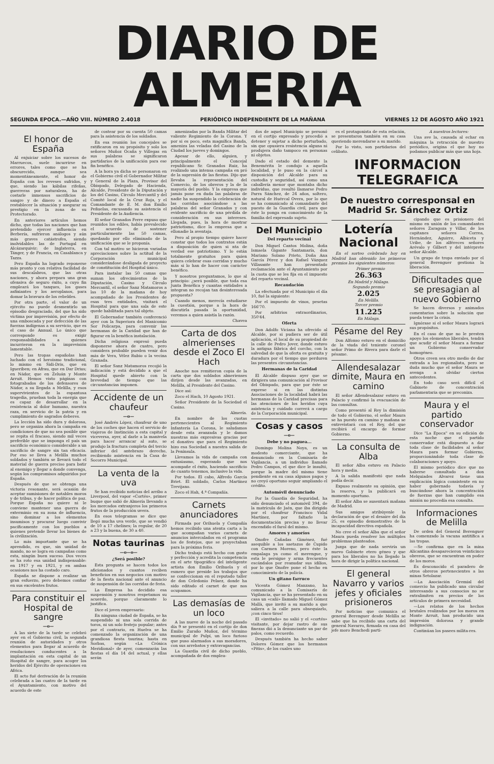DIARIO DE ALMERIA
SEGUNDA EPOCA.—AÑO VIII. NÚMERO 2.4018 PERIÓDICO INDEPENDIENTE DE LA MAÑANA VIERNES 12 DE AGOSTO AÑO 1921
El honor de España
Al enjuiciar sobre los sucesos de Marruecos, suele incurrirse en errores, tales como que se ha obscurecido, aunque sea momentáneamente, el honor de España con los reveses sufridos, y que, siendo las kábilas rifeñas, guerreras por naturaleza, ha de costarle inmensos sacrificios de sangre y de dinero a España el restablecer la situación y asegurar su prestigio en la zona de su Protectorado.
En anteriores artículos hemos dicho, que todas las naciones que han pretendido ejercer influencia en Berbería, sufrieron análogos y aún más graves catástrofes, siendo inolvidables las de Portugal en Alcázarquivir; de Inglaterra, en Tánger, y de Francia, en Casablanca y Tazza.
Pero España ha logrado reponerse más pronto y con relativa facilidad de sus descalabros, que las otras naciones, y ahora prepara una gran ofensiva de seguro éxito, a cuyo fin empleará los tanques, los gases asfixiantes y los aeroplanos, para domar la bravura de los rebeldes.
Por otra parte, el valor de un ejército no puede desmentirlo un episodio desgraciado, del que ha sido víctima por imprevisión, por efecto de una emboscada y por defección de las fuerzas indígenas a su servicio, que es el caso de Annual. Lo único que corresponde es exigir responsabilidades a quienes incurrieron en la imprevisión lamentable.
Pero las tropas españolas han luchado con el heroismo tradicional, lo mismo en Sidi-Dris, que en Igueriben; en Afrau, que en Dar Drius; en Nádor, que en Zeluán y Monte Arruit. Hemos visto páginas con fotograbados de los defensores de Nádor, a su llegada a Melilla, y esos supervivientes de la espantosa tragedia, prueban toda la energía que es capaz de desarrollar en la resistencia al dolor humano, nuestra raza, en servicio de la patria y en cumplimiento de sagrados deberes.
La lección ha sido dura y dolorosa, pero se organiza ahora la campaña en condiciones de que no sea posible que se repita el fracaso, siendo mil veces preferible que se imponga el país un sacrificio económico considerable a un sacrificio de sangre sin tan eficacia. Por eso se lleva a Melilla muchos soldados y también se llevará todo el material de guerra preciso para batir al enemigo y llegar a donde convenga, según los compromisos adquiridos por España.
Después de que se obtenga una victoria resonante, será ocasión de aceptar sumisiones de notables moros y de tribus, y de hacer política de paz. Porque España no quiere ni le conviene mantener una guerra de exterminio en su zona de influencia, sino dominar a los elementos insumisos y procurar luego convivir pacíficamente con los pueblos a quienes pretende llevar los bienes de la civilización.
Lo más importante que se ha aprendido, es que, sin unidad de mando, no se logra en campañas como esta, ningún buen suceso. Dos veces se ha roto esa unidad indispensable: en 1917 y en 1921, y en ambas ocasiones nos ha costado caro.
España se dispone a realizar un gran esfuerzo, pero debemos confiar en sus excelentes frutos.
Para constituir el Hospital de sangre
—o—
A las siete de la tarde se celebró ayer en el Gobierno civil, la segunda reunión de autoridades y otros elementos para llegar al acuerdo de resoluciones conducentes a la implantación en esta capital de un Hospital de sangre, para acoger los heridos del Ejército de operaciones en Africa.
El acto fué derivación de la reunión celebrada a las cuatro de la tarde en el Ayuntamiento, con motivo del acuerdo de este
de costear por su cuenta 50 camas para la asistencia de los soldados.
En esa reunión los concejales se ratificaron en su propósito y solo los señores Muñoz Ocaña y Villegas en sus palabras se significaron partidarios de la unificación para ese fin benéfico.
A la hora ya dicha se personaron en el Gobierno civil el Gobernador Militar y General de la Plaza, Provisor del Obispado, Delegado de Hacienda, Alcalde, Presidente de la Diputación y los del Casino, Círculo Mercantil y del Comité local de la Cruz Roja, y el Comandante de E. M. don Emilio Peñuelas, excusando su asistencia el Presidente de la Audiencia.
El señor Granados Ferre expuso que reunidos los ediles, había prevalecido el acuerdo de sostener particularmente las 50 camas, quedando por ello eliminado de la unificación que se le proponía.
Con tal motivo se hicieron variadas apreciaciones sobre la actitud de la Corporación municipal considerándose desligada de proyecto de constitución del Hospital único.
Para instalar las 50 camas que suman los ofrecimientos de la Diputación, Casino y Círculo Mercantil, el señor Sanz Matamoros a las 10 de la mañana de hoy acompañado de los Presidentes de esas tres entidades, visitará el Hospital para que una sala de este quede habilitada para tal objeto.
El Gobernador también conferenció ayer con la Superiora del Manicomio Sor Policarpa, para convenir las hermanas de la Caridad que han de figurar en la benéfica instalación.
Dicha religiosa expresó pueda disponerse ahora de cuatro, pero considera probable pueden venir dos más de Vera, Vélez Rubio o la vecina Granada.
El señor Sanz Matamoros recojió la indicación y está decidido a que el Hospital quede abierto con la brevedad de tiempo que las circunstancias imponen.
Accidente de un chaufeur
—o—
José Andrés López, chaufeur de uno de los coches que hacen el servicio de viajeros de Instinción a esta capital y viceversa, ayer, al darle a la manivela para hacer arrancar al auto, se produjo la fractura completa del tercio inferior del antebrazo derecho, recibiendo asistencia en la Casa de Socorro Municipal.
La venta de la uva
Se han recibido noticias del arribo a Liverpool, del vapor «Cortés», primer buque que salió de Almería llevando a los mercados extranjeros los primeros frutos de la producción uvera.
En esos telegramas se dice que llegó mucha uva verde, que se vendió de 10 a 17 chelines; la regular, de 20 a 23 y la buena, de 30 a 40.
Notas taurinas
—o—o—
¿Será posible?
Esta pregunta se hacen todos los aficionados y cuantos reciben beneficios en sus negocios con motivo de la fiesta nacional ante el anuncio de suspensión de las corridas de feria.
La Empresa ha decidido esa suspensión y nosotros respetamos su acuerdo, porque claramente lo justifica.
Dice el joven empresario:
En ninguna ciudad de España, se ha suspendido ni una sola corrida de toros, ni un solo festejo popular; antes por el contrario, en Huelva se ha comenzado la organización de una grandiosa fiesta taurina; hasta en Sorbas, según «La Crónica Meridional» de ayer, comenzarán las fiestas el día 14 del actual, y ellas serán
amenizadas por la Banda Militar del valiente Regimiento de la Corona. Y por si es poco, esta magnífica Banda, ameniza las veladas del Casino de la Ciudad los jueves y domingos.
Apesar de ello, alguien, y principalmente el Concejal republicano Sr. Granados Ruiz, ha realizado una intensa campaña en pró de la supresión de las fiestas. Dijo que llevaba la representación del Comercio, de los obreros y la de la mayoría del pueblo. Y la empresa que jamás pone en duda las palabras de nadie ha suspendido la celebración de las corridas asociándose a las palabras del señor Granados y con evidente sacrificio de una pérdida de consideración en sus intereses. Llegada, pues, la hora de mostrar patriotismo, dice la empresa que a ellonadie la aventaja.
Pero al propio tiempo quiere hacer constar que todos los contratos están a disposición de quien si nta de verdad ese patriotismo. Y lo están totalmente gratuitos para quien quiera celebrar esas corridas y mucho más si lo han de hacer con carácter benéfico.
Y nosotros preguntamos, lo que al principio: ¿será posible, que toda esa Junta Benéfica y cuantas entidades a integran no recojan tan desinteresada propuesta?
Cuando menos, merecía estudiarse la cuestión, porque a la hora de discutirla pasada la oportunidad, veremos a quien asistía la razón.
Chavea
Carta de dos almerienses desde el Zoco El Hach
Anoche nos remitieron copia de la carta que dos soldados almerienses dirijen desde las avanzadas, en Melilla, al Presidente del Casino.
Dice así:
Zoco el Hach, 10 Agosto 1921.
Señor Presidente de la Sociedad el Casino.
Almería.
En nombre de los cuotas pertenecientes al Regimiento Infantería La Corona, le saludamos desde esta avanzada y le damos nuestras más expresivas gracias por el donativo que para el Regimiento hizo esa Sociedad a nuestra salida de la Península.
Llevamos la vida de campaña con entusiasmo, esperando que nos acompañe el éxito, haciendo sacrificio de cuanto tenemos, inclusive la vida.
Por todos. El cabo, Alfredo García Briet. El soldado, Carlos Martínez Trevijano.
Zoco el Hah, 4.ª Compañía.
Carnets anunciadores
Firmada por Orihuela y Compañía hemos recibido una atenta carta a la que acompañan varios carnets de anuncios intercalados en el programa los de festejos, que se proyectaban para la próxima feria.
Dicho trabajo está hecho con gusto y perfección y acredita la competencia en el arte tipográfico del inteligente artista don Emilio Orihuela y el esmero que preside los trabajos que se confeccionan en el reputado taller de don Celedonio Pelaez, donde ha sido editado el carnet de que nos ocupamos.
Las demasías de un loco
A las nueve de la noche del pasado día 9 se presentó en el cortijo de don Emilio Zuraño Muñoz, del término municipal de Pulpí, un loco furioso que puso alarmados a sus moradores, con sus arrebatos y extravagancias.
La Guardia civil de dicho pueblo, acompañada de dos emplea-
dos de aquel Municipio se personó en el cortijo expresado y procedió a detener y sujetar a dicho perturbado, sin que opusiera resistencia alguna ni produjera daño tampoco en personas ni objetos.
Dado el estado del demente la Benemérita le condujo a aquella localidad, y le puso en la cárcel a disposición del Alcalde para su custodia y seguridad, así como una caballería menor que montaba dicho individuo, que resultó llamarse Pedro Parra Sánchez, de 24 años, soltero, natural de Huércal Overa, por lo que se ha comunicado al comandante del puesto de la Guardia civil, para que éste lo ponga en conocimiento de la familia del expresado sujeto.
Del Municipio
Del reparto vecinal
Don Miguel Cantos Molina, doña Ismaela Gigante Santamaría, don Mariano Solano Prieto, Doña Ana García Pérez y don Rafael Vázquez Villasante han presentado reclamación ante el Ayuntamiento por la cuota que se les fija en el impuesto del reparto vecinal.
Recaudación
La efectuada por el Municipio el día 10, fué la siguiente:
Por el impuesto de vinos, pesetas 166'70.
Por arbitrios extraordinarios, 350'44.
Oferta
Don Adolfo Viciana ha ofrecido al Alcalde, por si pudiera ser de útil aplicación, el local de su propiedad de la calle de Pedro Jover, donde estuvo la antigua fábrica del corcho, con la salvedad de que la oferta es gratuita y duradura por el tiempo que perduren las presentes circunstancias.
Hermanas de la Caridad
El Alcalde dispuso ayer que se dirigiera una comunicación al Provisor del Obispado, para que por éste se exprese si en las distintas Asociaciones de la localidad habrá las hermanas de la Caridad precisas para las atenciones de los heridos cuya asistencia y cuidado correrá a cargo de la Corporación municipal.
Cosas y casos
—o—
Debe y no paguea...
Domingo Molina Noya, es un modesto comerciante, que ha denunciado en la Comisaría de Vigilancia, a un individuo llamado Pedro Campos, el que dice le insultó, porque la madre del mismo tiene pendiente en su casa algunos pagos y no creyó oportuno seguir ampliando el crédito.
Automóvil denunciado
Por la Guardia de Seguridad, ha sido denunciado el automóvil 394, de la matrícula de Jaén, que iba dirigido por el chaufeur Francisco Vidal Martínez, por faltarle la documentación precisa y no llevar encendido el farol del mismo.
Amores y amoríos
Onofre Cañadas Giménez, fué asequible a los saetazos de Cupido con Carmen Moreno, pero éste la empalaga ya como el merengue, y esta le persigue y arma frecuentes escándalos por reanudar sus idilios, por lo que Onofre pone el hecho en conocimiento de la policía.
Un gitano farruco
Vicenta Gómez Manzano, ha comunicado a la Comisaría de Vigilancia, que se ha presentado en su casa un «cañí» llamado Miguel Gómez Mallà, que invitó a su marido a que saliera a la calle para obsequiarlo, ¡con cinco tiros!
El «invitado» no salió y el «cortés» visitante, por dejar rastro de sus finezas dió a la denunciante un par de palos, como recuerdo.
Después también ha hecho saber Dolores Gómez que los hermanos «Pitis», de los cuales uno
es el protagonista de esta relación, se presentaron también en su casa queriendo merendarse a su marido.
Por lo visto, son partidarios del celibato.
A nuestros lectores:
Una ave la, causada al echar en máquina la retracción de nuestro periódico, origina el que hoy no podamos publicar más que una hoja.
INFORMACION TELEGRAFICA
De nuestro corresponsal en Madrid Sr. Sánchez Ortiz
Lotería Nacional
En el sorteo celebrado hoy en Madrid han obtenido los primeros premios los siguientes números:
Primer premio
26.363
En Madrid y Málaga.
Segundo premio
2.025
En Melilla.
Tercer premio
11.225
En Málaga.
Pésame del Rey
Don Alfonso estuvo en el domicilio de la viuda del teniente coronel señor Primo de Rivera para darle el pésame.
Allendesalazar dimite, Maura en camino
El señor Allendesalazar estuvo en Palacio y confirmó la evacuación de las consultas.
Como presentó al Rey la dimisión de todo el Gobierno, el señor Maura se ha puesto en camino y mañana se entrevistará con el Rey, del que recibirá el encargo de formar Gobierno.
La consulta de Alba
El señor Alba estuvo en Palacio hora y media.
A la salida manifestó que nada podía decir.
Expuso realmente su opinión, que la reserva, y la publicará en momento oportuno.
El señor Alba se ausentará mañana de Madrid.
Sus amigos atribúyenle la declaración de que el desaire del día 25, es episodio demostrativo de la incapacidad directiva española.
No cree el señor Alba que el señor Maura pueda resolver los múltiples problemas planteados.
Juzga que de nada serviría un nuevo Gobinete etero géneo y que para los liberales no ha llegado la hora de dirigir la política nacional.
El general Navarro y varios jefes y oficiales prisioneros
Por noticias que comunica el general Berenguer desde Melilla se sabe que ha recibido una carta del general Navarro, firmada en casa del jefe moro Benchedi partí-
cipando que es prisionero del mismo en unión de los comandantes señores Zaragoza y Villar, de los capitanes señores Correa, Hernández, Aguirre, Albiceta y Uribe, de los alféreces señores Arévalo y Gilbert y del intérprete señor Alcalde.
Un grupo de tropa enviado por el general Berenguer gestiona la liberación.
Dificultades que se presagian al nuevo Gobierno
Se hacen diversos y animados comentarios sobre la solución que pueda tener la crisis.
Ignórase si el señor Maura logrará sus propósitos.
En el caso de que no le presten apoyo los elementos liberales, tendrá que acudir el señor Maura a formar un Gobierno conservador homogéneo.
Otros creen sea otro medio de dar entrada a los regionalista, pero se duda mucho que el señor Maura se avenga a olvidar ciertos antecedentes.
En todo caso será difícil el Gabinete de concentración parlamentaria que se preconiza.
Maura y el partido conservador
Dice "La Epoca" en su edición de esta noche que el partido conservador está dispuesto a dar toda clase de facilidades al señor Maura para formar Gobierno, proporcionándole toda clase de colaboraciones y apoyo.
El mismo periódico dice que no haberse consultado a don Melquiades Alvarez tiene una explicación lógica consistente en no haber gobernado todavía y buscándose ahora la concentración de fuerzas que han cumplido esa misión no procedía esa consulta.
Informaciones de Melilla
De orden del General Berenguer ha comenzado la vacuna antitífica a las tropas.
—Se confirma que en la mina Alicantina desaparecieron veinticinco obreros, que se encuentran en poder de los moros.
Es desconocido el paradero de otros obreros pertenecientes a las minas Setolazar.
—La Asociación Gremial del comercio ha publicado una circular interesando a sus consocios no se extralimiten en precios de los artículos de primera necesidad.
—Los relatos de los hechos brutales realizados por los moros en Monte Arruit, han producido una impresión dolorosa y grande indignación.
Continúan los pasees milita-res.